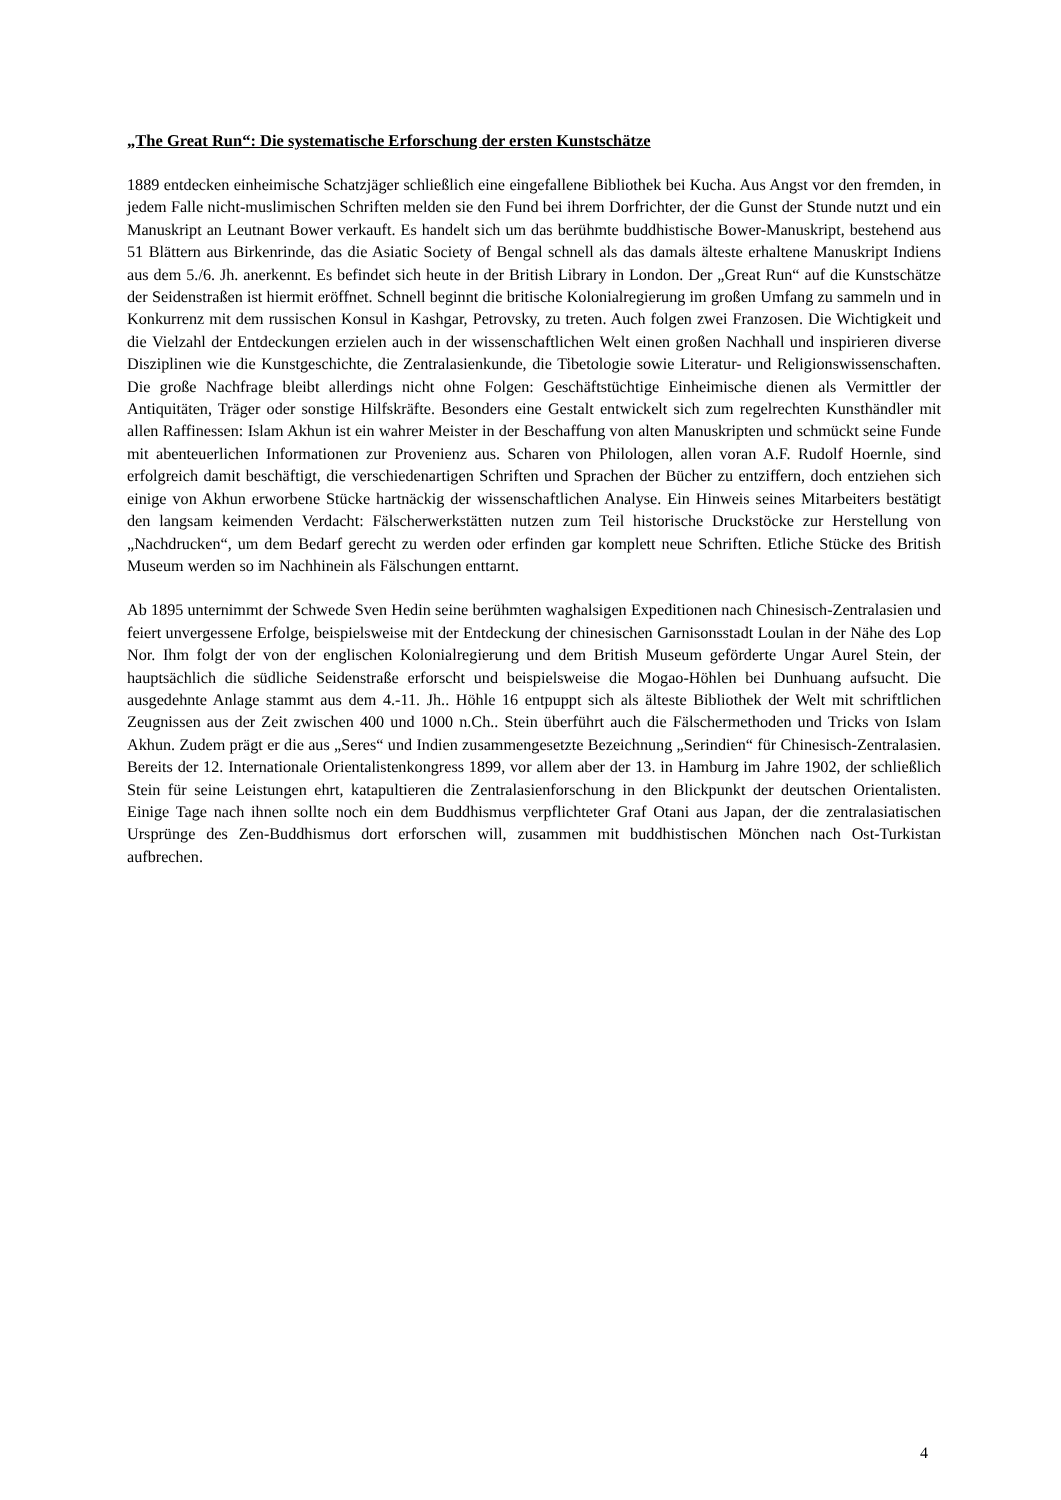„The Great Run“: Die systematische Erforschung der ersten Kunstschätze
1889 entdecken einheimische Schatzjäger schließlich eine eingefallene Bibliothek bei Kucha. Aus Angst vor den fremden, in jedem Falle nicht-muslimischen Schriften melden sie den Fund bei ihrem Dorfrichter, der die Gunst der Stunde nutzt und ein Manuskript an Leutnant Bower verkauft. Es handelt sich um das berühmte buddhistische Bower-Manuskript, bestehend aus 51 Blättern aus Birkenrinde, das die Asiatic Society of Bengal schnell als das damals älteste erhaltene Manuskript Indiens aus dem 5./6. Jh. anerkennt. Es befindet sich heute in der British Library in London. Der „Great Run“ auf die Kunstschätze der Seidenstraßen ist hiermit eröffnet. Schnell beginnt die britische Kolonialregierung im großen Umfang zu sammeln und in Konkurrenz mit dem russischen Konsul in Kashgar, Petrovsky, zu treten. Auch folgen zwei Franzosen. Die Wichtigkeit und die Vielzahl der Entdeckungen erzielen auch in der wissenschaftlichen Welt einen großen Nachhall und inspirieren diverse Disziplinen wie die Kunstgeschichte, die Zentralasienkunde, die Tibetologie sowie Literatur- und Religionswissenschaften. Die große Nachfrage bleibt allerdings nicht ohne Folgen: Geschäftstüchtige Einheimische dienen als Vermittler der Antiquitäten, Träger oder sonstige Hilfskräfte. Besonders eine Gestalt entwickelt sich zum regelrechten Kunsthändler mit allen Raffinessen: Islam Akhun ist ein wahrer Meister in der Beschaffung von alten Manuskripten und schmückt seine Funde mit abenteuerlichen Informationen zur Provenienz aus. Scharen von Philologen, allen voran A.F. Rudolf Hoernle, sind erfolgreich damit beschäftigt, die verschiedenartigen Schriften und Sprachen der Bücher zu entziffern, doch entziehen sich einige von Akhun erworbene Stücke hartnäckig der wissenschaftlichen Analyse. Ein Hinweis seines Mitarbeiters bestätigt den langsam keimenden Verdacht: Fälscherwerkstätten nutzen zum Teil historische Druckstöcke zur Herstellung von „Nachdrucken“, um dem Bedarf gerecht zu werden oder erfinden gar komplett neue Schriften. Etliche Stücke des British Museum werden so im Nachhinein als Fälschungen enttarnt.
Ab 1895 unternimmt der Schwede Sven Hedin seine berühmten waghalsigen Expeditionen nach Chinesisch-Zentralasien und feiert unvergessene Erfolge, beispielsweise mit der Entdeckung der chinesischen Garnisonsstadt Loulan in der Nähe des Lop Nor. Ihm folgt der von der englischen Kolonialregierung und dem British Museum geförderte Ungar Aurel Stein, der hauptsächlich die südliche Seidenstraße erforscht und beispielsweise die Mogao-Höhlen bei Dunhuang aufsucht. Die ausgedehnte Anlage stammt aus dem 4.-11. Jh.. Höhle 16 entpuppt sich als älteste Bibliothek der Welt mit schriftlichen Zeugnissen aus der Zeit zwischen 400 und 1000 n.Ch.. Stein überführt auch die Fälschermethoden und Tricks von Islam Akhun. Zudem prägt er die aus „Seres“ und Indien zusammengesetzte Bezeichnung „Serindien“ für Chinesisch-Zentralasien. Bereits der 12. Internationale Orientalistenkongress 1899, vor allem aber der 13. in Hamburg im Jahre 1902, der schließlich Stein für seine Leistungen ehrt, katapultieren die Zentralasienforschung in den Blickpunkt der deutschen Orientalisten. Einige Tage nach ihnen sollte noch ein dem Buddhismus verpflichteter Graf Otani aus Japan, der die zentralasiatischen Ursprünge des Zen-Buddhismus dort erforschen will, zusammen mit buddhistischen Mönchen nach Ost-Turkistan aufbrechen.
4